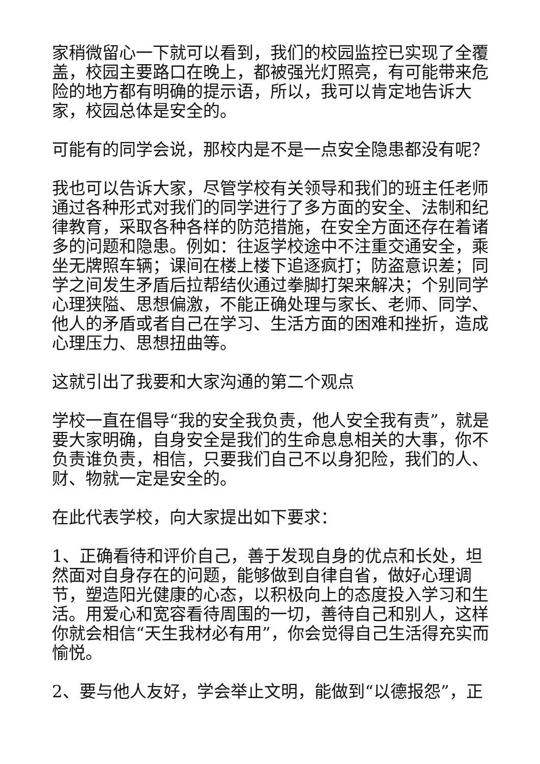家稍微留心一下就可以看到，我们的校园监控已实现了全覆盖，校园主要路口在晚上，都被强光灯照亮，有可能带来危险的地方都有明确的提示语，所以，我可以肯定地告诉大家，校园总体是安全的。
可能有的同学会说，那校内是不是一点安全隐患都没有呢？
我也可以告诉大家，尽管学校有关领导和我们的班主任老师通过各种形式对我们的同学进行了多方面的安全、法制和纪律教育，采取各种各样的防范措施，在安全方面还存在着诸多的问题和隐患。例如：往返学校途中不注重交通安全，乘坐无牌照车辆；课间在楼上楼下追逐疯打；防盗意识差；同学之间发生矛盾后拉帮结伙通过拳脚打架来解决；个别同学心理狭隘、思想偏激，不能正确处理与家长、老师、同学、他人的矛盾或者自己在学习、生活方面的困难和挫折，造成心理压力、思想扭曲等。
这就引出了我要和大家沟通的第二个观点
学校一直在倡导“我的安全我负责，他人安全我有责”，就是要大家明确，自身安全是我们的生命息息相关的大事，你不负责谁负责，相信，只要我们自己不以身犯险，我们的人、财、物就一定是安全的。
在此代表学校，向大家提出如下要求：
1、正确看待和评价自己，善于发现自身的优点和长处，坦然面对自身存在的问题，能够做到自律自省，做好心理调节，塑造阳光健康的心态，以积极向上的态度投入学习和生活。用爱心和宽容看待周围的一切，善待自己和别人，这样你就会相信“天生我材必有用”，你会觉得自己生活得充实而愉悦。
2、要与他人友好，学会举止文明，能做到“以德报怨”，正